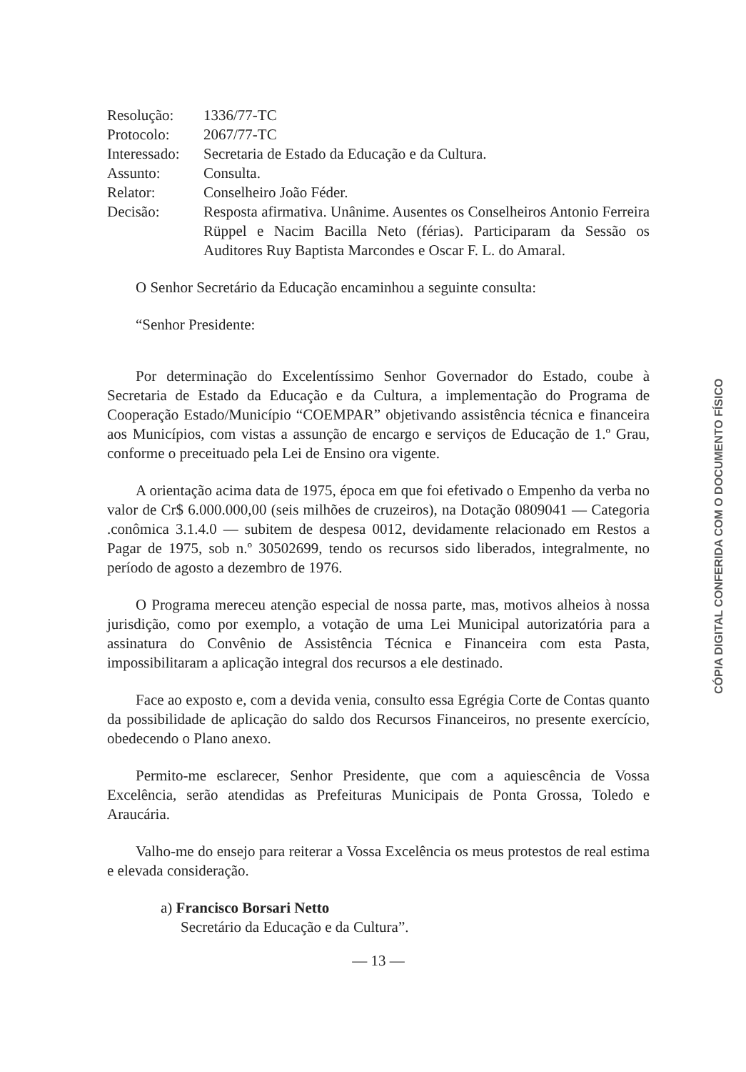Resolução: 1336/77-TC
Protocolo: 2067/77-TC
Interessado:
Secretaria de Estado da Educação e da Cultura.
Assunto: Consulta.
Relator: Conselheiro João Féder.
Decisão: Resposta afirmativa. Unânime. Ausentes os Conselheiros Antonio Ferreira Rüppel e Nacim Bacilla Neto (férias). Participaram da Sessão os Auditores Ruy Baptista Marcondes e Oscar F. L. do Amaral.
O Senhor Secretário da Educação encaminhou a seguinte consulta:
“Senhor Presidente:
Por determinação do Excelentíssimo Senhor Governador do Estado, coube à Secretaria de Estado da Educação e da Cultura, a implementação do Programa de Cooperação Estado/Município “COEMPAR” objetivando assistência técnica e financeira aos Municípios, com vistas a assunção de encargo e serviços de Educação de 1.º Grau, conforme o preceituado pela Lei de Ensino ora vigente.
A orientação acima data de 1975, época em que foi efetivado o Empenho da verba no valor de Cr$ 6.000.000,00 (seis milhões de cruzeiros), na Dotação 0809041 — Categoria .conômica 3.1.4.0 — subitem de despesa 0012, devidamente relacionado em Restos a Pagar de 1975, sob n.º 30502699, tendo os recursos sido liberados, integralmente, no período de agosto a dezembro de 1976.
O Programa mereceu atenção especial de nossa parte, mas, motivos alheios à nossa jurisdição, como por exemplo, a votação de uma Lei Municipal autorizatória para a assinatura do Convênio de Assistência Técnica e Financeira com esta Pasta, impossibilitaram a aplicação integral dos recursos a ele destinado.
Face ao exposto e, com a devida venia, consulto essa Egrégia Corte de Contas quanto da possibilidade de aplicação do saldo dos Recursos Financeiros, no presente exercício, obedecendo o Plano anexo.
Permito-me esclarecer, Senhor Presidente, que com a aquiescência de Vossa Excelência, serão atendidas as Prefeituras Municipais de Ponta Grossa, Toledo e Araucária.
Valho-me do ensejo para reiterar a Vossa Excelência os meus protestos de real estima e elevada consideração.
a) Francisco Borsari Netto
Secretário da Educação e da Cultura”.
— 13 —
CÓPIA DIGITAL CONFERIDA COM O DOCUMENTO FÍSICO